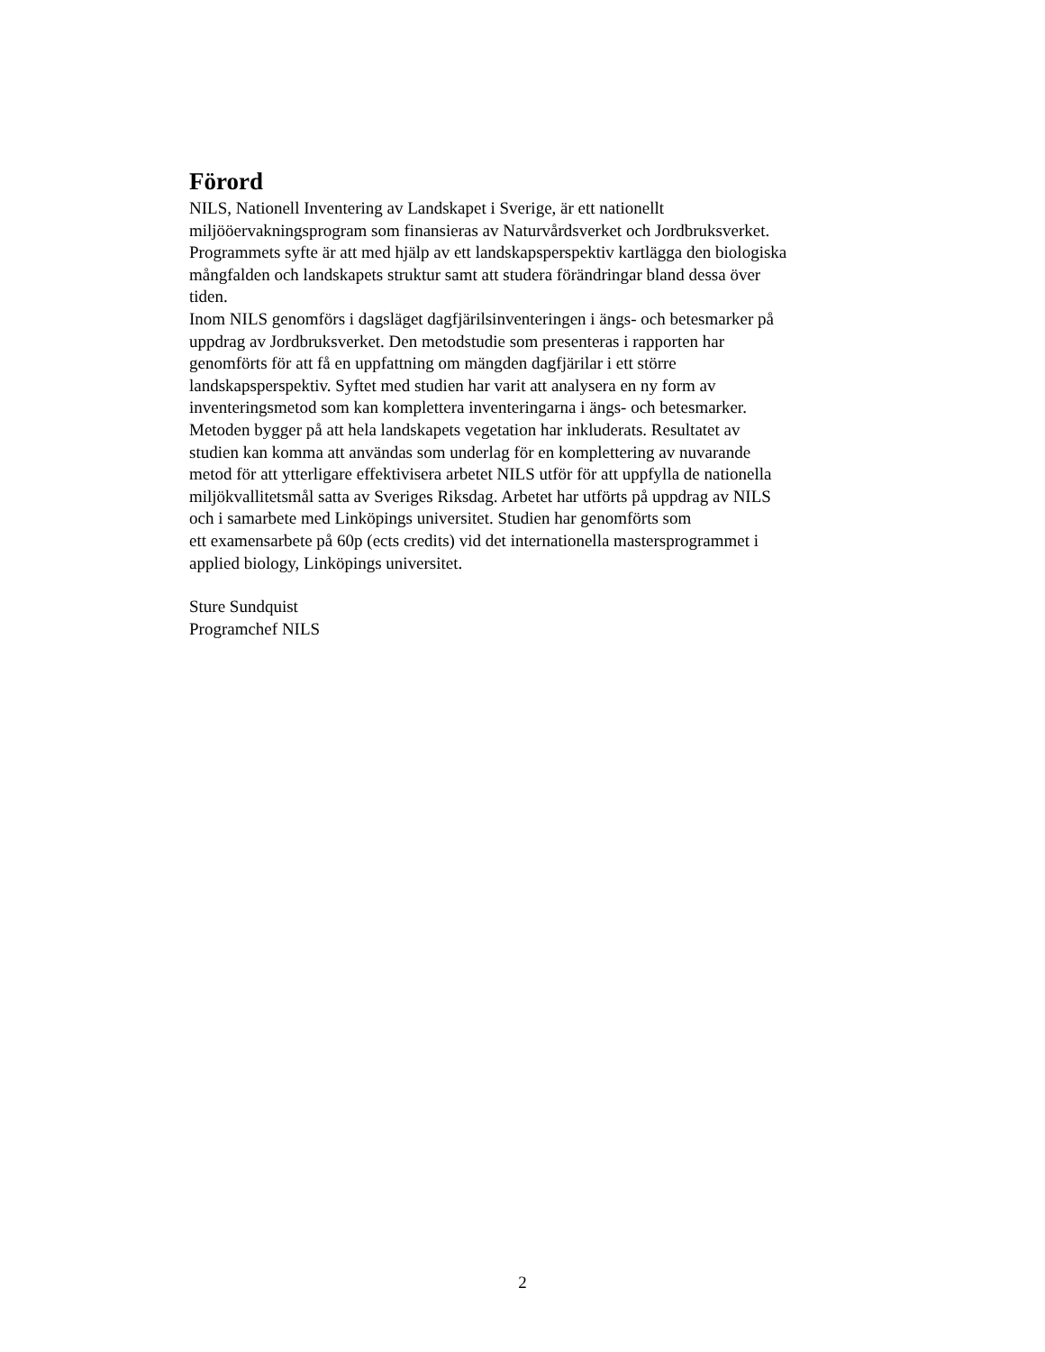Förord
NILS, Nationell Inventering av Landskapet i Sverige, är ett nationellt
miljööervakningsprogram som finansieras av Naturvårdsverket och Jordbruksverket.
Programmets syfte är att med hjälp av ett landskapsperspektiv kartlägga den biologiska
mångfalden och landskapets struktur samt att studera förändringar bland dessa över
tiden.
Inom NILS genomförs i dagsläget dagfjärilsinventeringen i ängs- och betesmarker på
uppdrag av Jordbruksverket. Den metodstudie som presenteras i rapporten har
genomförts för att få en uppfattning om mängden dagfjärilar i ett större
landskapsperspektiv. Syftet med studien har varit att analysera en ny form av
inventeringsmetod som kan komplettera inventeringarna i ängs- och betesmarker.
Metoden bygger på att hela landskapets vegetation har inkluderats. Resultatet av
studien kan komma att användas som underlag för en komplettering av nuvarande
metod för att ytterligare effektivisera arbetet NILS utför för att uppfylla de nationella
miljökvallitetsmål satta av Sveriges Riksdag. Arbetet har utförts på uppdrag av NILS
och i samarbete med Linköpings universitet. Studien har genomförts som
ett examensarbete på 60p (ects credits) vid det internationella mastersprogrammet i
applied biology, Linköpings universitet.
Sture Sundquist
Programchef NILS
2